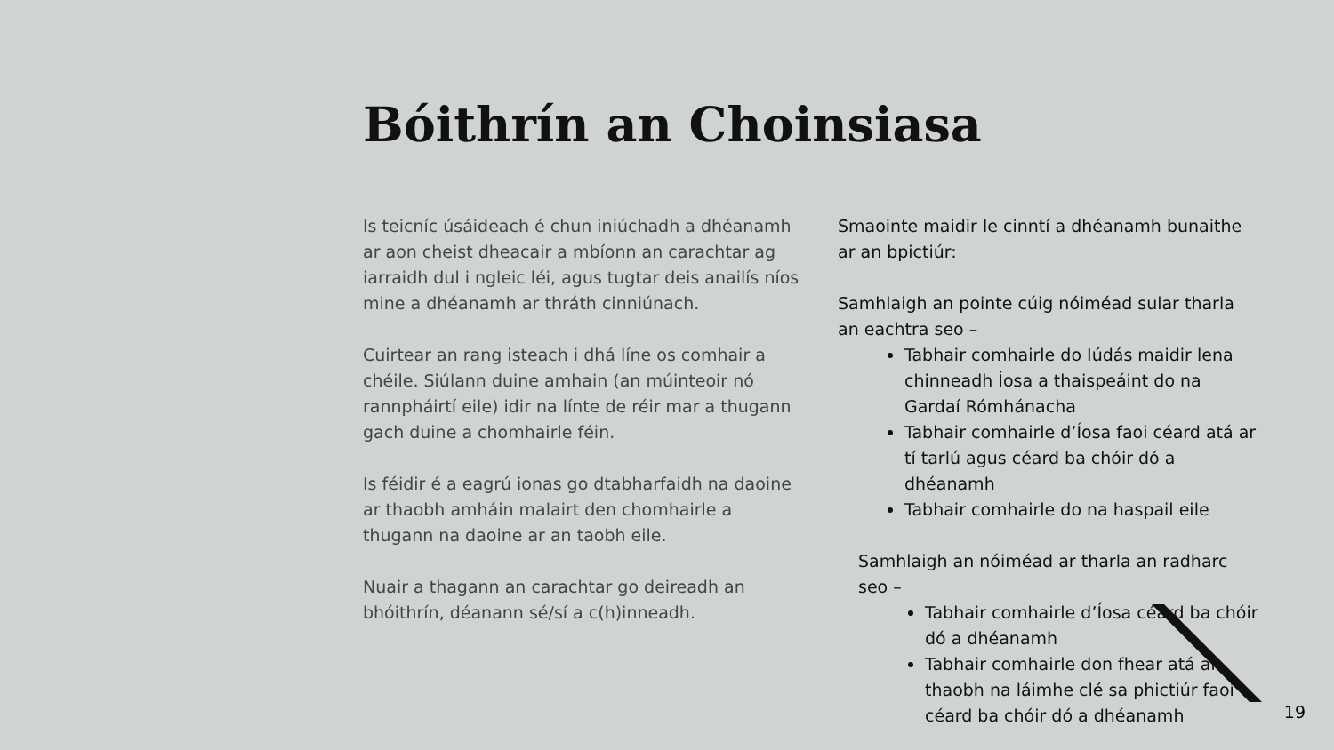Bóithrín an Choinsiasa
Is teicníc úsáideach é chun iniúchadh a dhéanamh ar aon cheist dheacair a mbíonn an carachtar ag iarraidh dul i ngleic léi, agus tugtar deis anailís níos mine a dhéanamh ar thráth cinniúnach.
Cuirtear an rang isteach i dhá líne os comhair a chéile. Siúlann duine amhain (an múinteoir nó rannpháirtí eile) idir na línte de réir mar a thugann gach duine a chomhairle féin.
Is féidir é a eagrú ionas go dtabharfaidh na daoine ar thaobh amháin malairt den chomhairle a thugann na daoine ar an taobh eile.
Nuair a thagann an carachtar go deireadh an bhóithrín, déanann sé/sí a c(h)inneadh.
Smaointe maidir le cinntí a dhéanamh bunaithe ar an bpictiúr:
Samhlaigh an pointe cúig nóiméad sular tharla an eachtra seo –
Tabhair comhairle do Iúdás maidir lena chinneadh Íosa a thaispeáint do na Gardaí Rómhánacha
Tabhair comhairle d’Íosa faoi céard atá ar tí tarlú agus céard ba chóir dó a dhéanamh
Tabhair comhairle do na haspail eile
Samhlaigh an nóiméad ar tharla an radharc seo –
Tabhair comhairle d’Íosa céard ba chóir dó a dhéanamh
Tabhair comhairle don fhear atá ar thaobh na láimhe clé sa phictiúr faoi céard ba chóir dó a dhéanamh
19